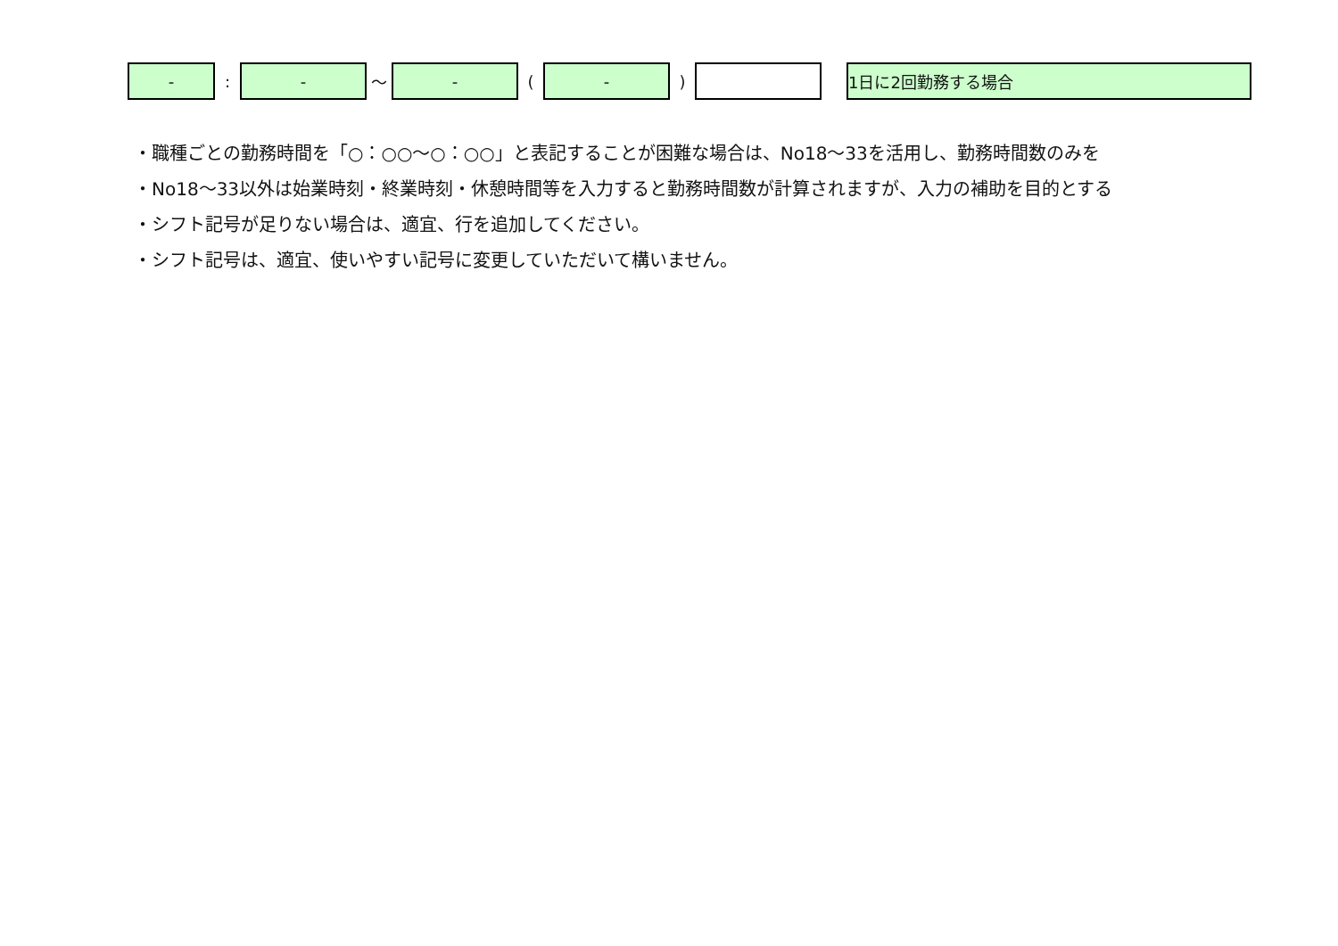| - | : | - | 〜 | - | ( | - | ) | | | 1日に2回勤務する場合 |
・職種ごとの勤務時間を「○：○○〜○：○○」と表記することが困難な場合は、No18〜33を活用し、勤務時間数のみを
・No18〜33以外は始業時刻・終業時刻・休憩時間等を入力すると勤務時間数が計算されますが、入力の補助を目的とする
・シフト記号が足りない場合は、適宜、行を追加してください。
・シフト記号は、適宜、使いやすい記号に変更していただいて構いません。